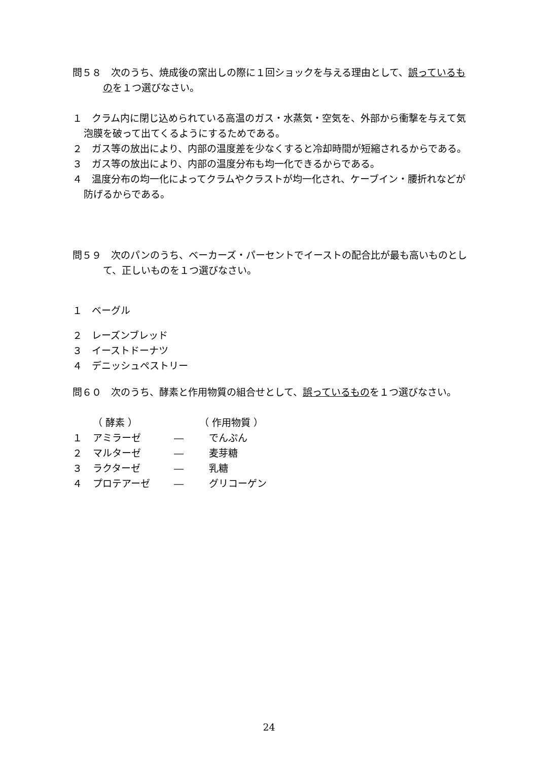問５８　次のうち、焼成後の窯出しの際に１回ショックを与える理由として、誤っているものを１つ選びなさい。
１　クラム内に閉じ込められている高温のガス・水蒸気・空気を、外部から衝撃を与えて気泡膜を破って出てくるようにするためである。
２　ガス等の放出により、内部の温度差を少なくすると冷却時間が短縮されるからである。
３　ガス等の放出により、内部の温度分布も均一化できるからである。
４　温度分布の均一化によってクラムやクラストが均一化され、ケーブイン・腰折れなどが防げるからである。
問５９　次のパンのうち、ベーカーズ・パーセントでイーストの配合比が最も高いものとして、正しいものを１つ選びなさい。
１　ベーグル
２　レーズンブレッド
３　イーストドーナツ
４　デニッシュペストリー
問６０　次のうち、酵素と作用物質の組合せとして、誤っているものを１つ選びなさい。
| | （ 酵素 ） | | （ 作用物質 ） |
| １ | アミラーゼ | ― | でんぷん |
| ２ | マルターゼ | ― | 麦芽糖 |
| ３ | ラクターゼ | ― | 乳糖 |
| ４ | プロテアーゼ | ― | グリコーゲン |
24